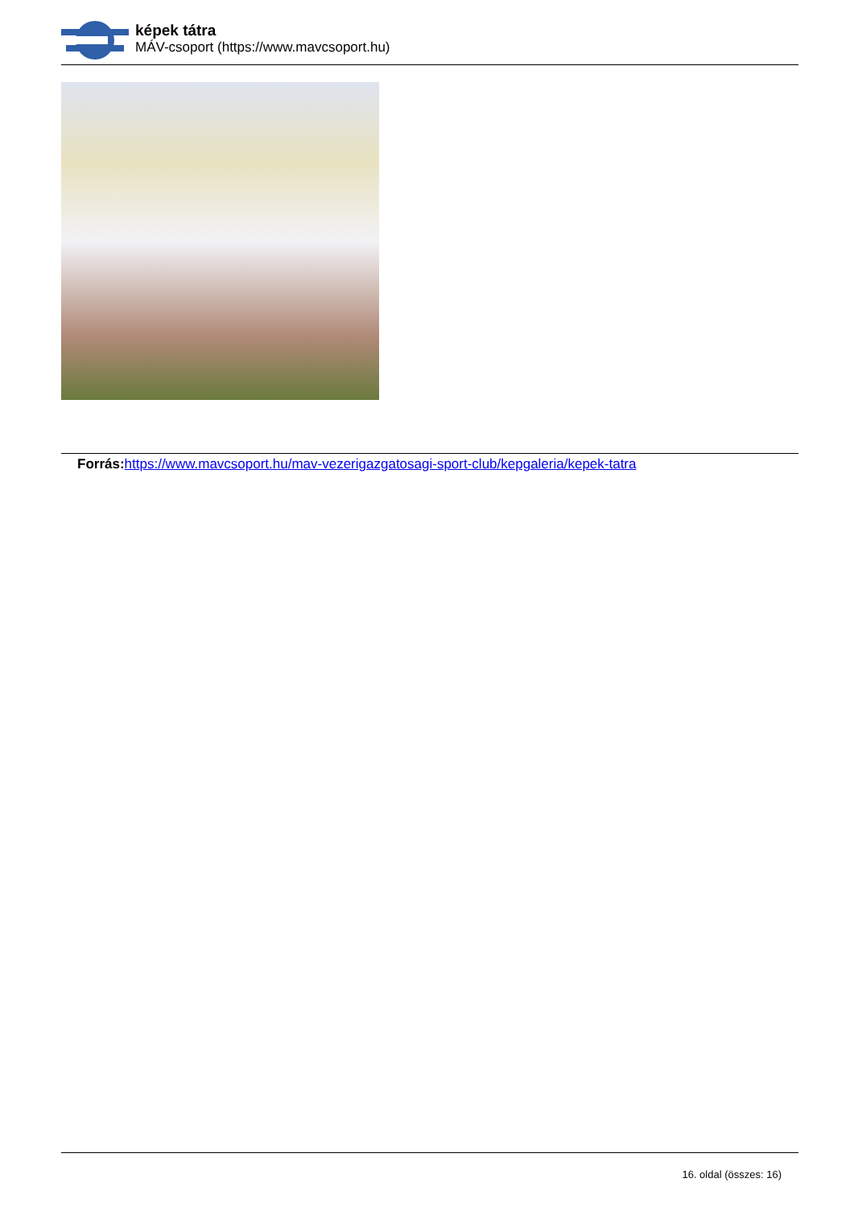képek tátra
MÁV-csoport (https://www.mavcsoport.hu)
Forrás: https://www.mavcsoport.hu/mav-vezerigazgatosagi-sport-club/kepgaleria/kepek-tatra
16. oldal (összes: 16)